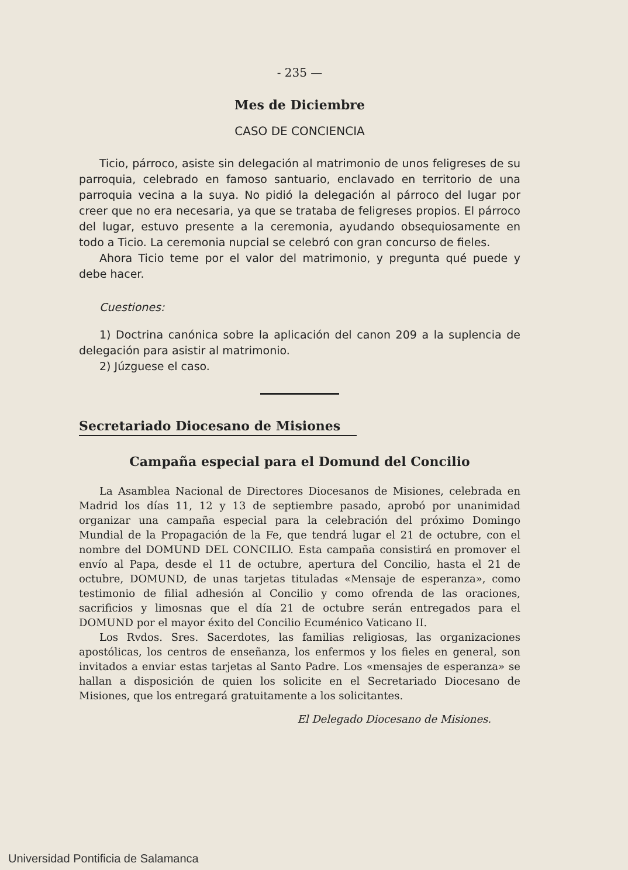- 235 —
Mes de Diciembre
CASO DE CONCIENCIA
Ticio, párroco, asiste sin delegación al matrimonio de unos feligreses de su parroquia, celebrado en famoso santuario, enclavado en territorio de una parroquia vecina a la suya. No pidió la delegación al párroco del lugar por creer que no era necesaria, ya que se trataba de feligreses propios. El párroco del lugar, estuvo presente a la ceremonia, ayudando obsequiosamente en todo a Ticio. La ceremonia nupcial se celebró con gran concurso de fieles.
Ahora Ticio teme por el valor del matrimonio, y pregunta qué puede y debe hacer.
Cuestiones:
1) Doctrina canónica sobre la aplicación del canon 209 a la suplencia de delegación para asistir al matrimonio.
2) Júzguese el caso.
Secretariado Diocesano de Misiones
Campaña especial para el Domund del Concilio
La Asamblea Nacional de Directores Diocesanos de Misiones, celebrada en Madrid los días 11, 12 y 13 de septiembre pasado, aprobó por unanimidad organizar una campaña especial para la celebración del próximo Domingo Mundial de la Propagación de la Fe, que tendrá lugar el 21 de octubre, con el nombre del DOMUND DEL CONCILIO. Esta campaña consistirá en promover el envío al Papa, desde el 11 de octubre, apertura del Concilio, hasta el 21 de octubre, DOMUND, de unas tarjetas tituladas «Mensaje de esperanza», como testimonio de filial adhesión al Concilio y como ofrenda de las oraciones, sacrificios y limosnas que el día 21 de octubre serán entregados para el DOMUND por el mayor éxito del Concilio Ecuménico Vaticano II.
Los Rvdos. Sres. Sacerdotes, las familias religiosas, las organizaciones apostólicas, los centros de enseñanza, los enfermos y los fieles en general, son invitados a enviar estas tarjetas al Santo Padre. Los «mensajes de esperanza» se hallan a disposición de quien los solicite en el Secretariado Diocesano de Misiones, que los entregará gratuitamente a los solicitantes.
El Delegado Diocesano de Misiones.
Universidad Pontificia de Salamanca